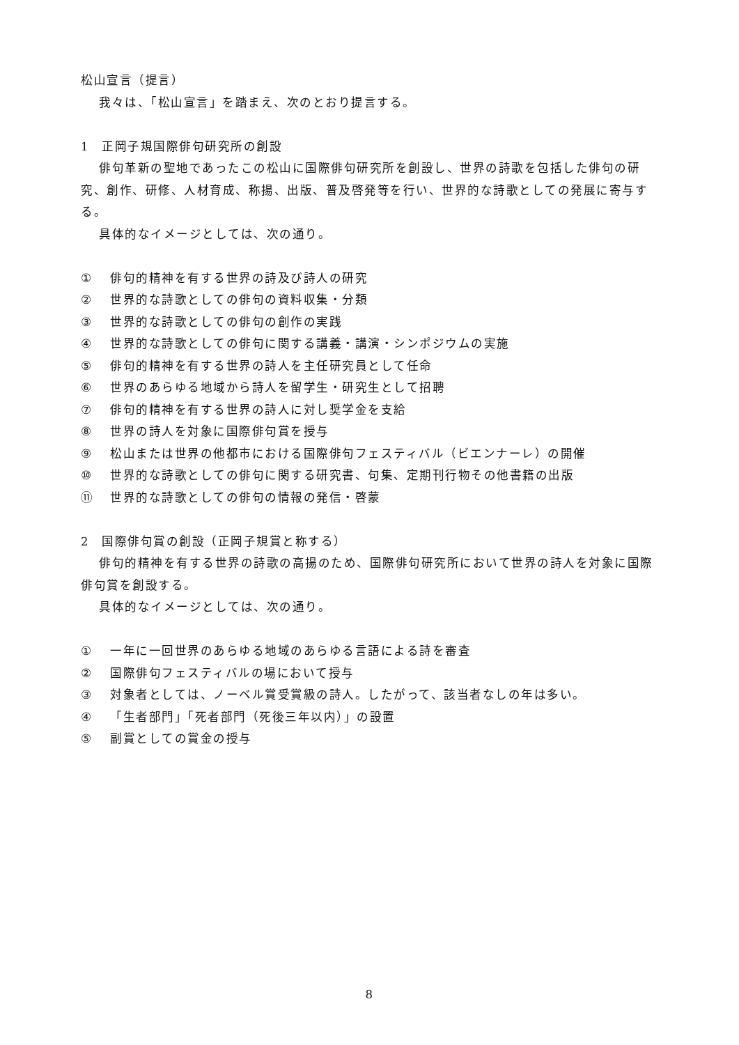松山宣言（提言）
我々は、「松山宣言」を踏まえ、次のとおり提言する。
1　正岡子規国際俳句研究所の創設
俳句革新の聖地であったこの松山に国際俳句研究所を創設し、世界の詩歌を包括した俳句の研究、創作、研修、人材育成、称揚、出版、普及啓発等を行い、世界的な詩歌としての発展に寄与する。
具体的なイメージとしては、次の通り。
① 俳句的精神を有する世界の詩及び詩人の研究
② 世界的な詩歌としての俳句の資料収集・分類
③ 世界的な詩歌としての俳句の創作の実践
④ 世界的な詩歌としての俳句に関する講義・講演・シンポジウムの実施
⑤ 俳句的精神を有する世界の詩人を主任研究員として任命
⑥ 世界のあらゆる地域から詩人を留学生・研究生として招聘
⑦ 俳句的精神を有する世界の詩人に対し奨学金を支給
⑧ 世界の詩人を対象に国際俳句賞を授与
⑨ 松山または世界の他都市における国際俳句フェスティバル（ビエンナーレ）の開催
⑩ 世界的な詩歌としての俳句に関する研究書、句集、定期刊行物その他書籍の出版
⑪ 世界的な詩歌としての俳句の情報の発信・啓蒙
2　国際俳句賞の創設（正岡子規賞と称する）
俳句的精神を有する世界の詩歌の高揚のため、国際俳句研究所において世界の詩人を対象に国際俳句賞を創設する。
具体的なイメージとしては、次の通り。
① 一年に一回世界のあらゆる地域のあらゆる言語による詩を審査
② 国際俳句フェスティバルの場において授与
③ 対象者としては、ノーベル賞受賞級の詩人。したがって、該当者なしの年は多い。
④ 「生者部門」「死者部門（死後三年以内）」の設置
⑤ 副賞としての賞金の授与
8